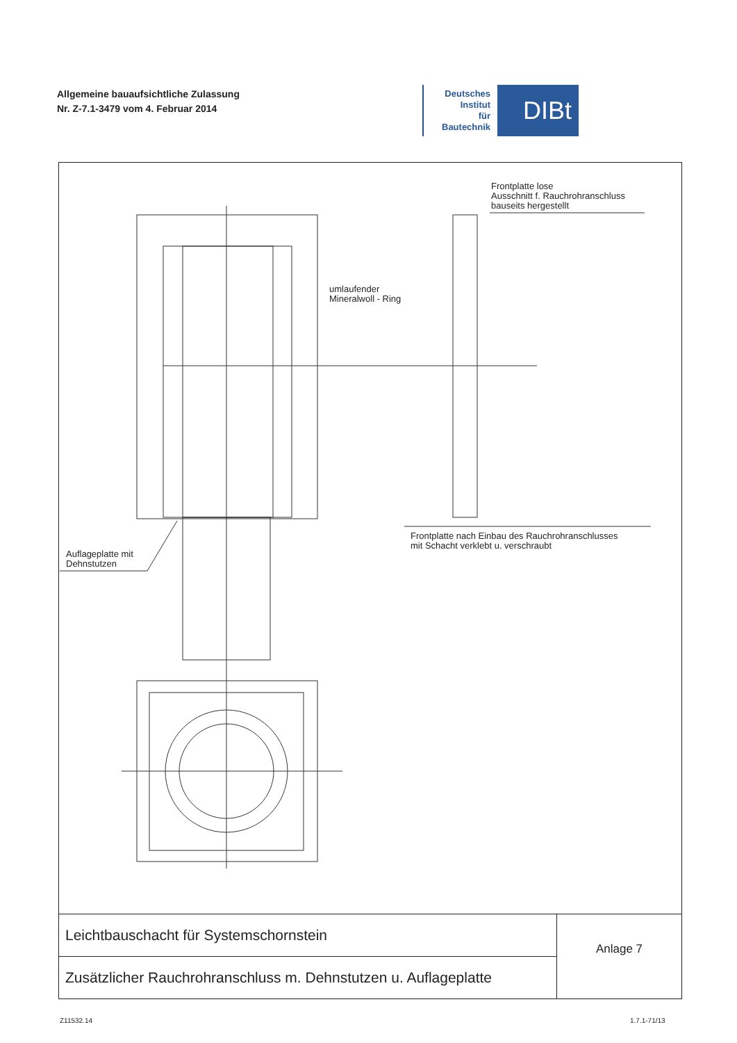Allgemeine bauaufsichtliche Zulassung
Nr. Z-7.1-3479 vom 4. Februar 2014
Deutsches
Institut
für
Bautechnik
DIBt
Frontplatte lose
Ausschnitt f. Rauchrohranschluss
bauseits hergestellt
umlaufender
Mineralwoll - Ring
Auflageplatte mit
Dehnstutzen
Frontplatte nach Einbau des Rauchrohranschlusses
mit Schacht verklebt u. verschraubt
Leichtbauschacht für Systemschornstein
Zusätzlicher Rauchrohranschluss m. Dehnstutzen u. Auflageplatte
Anlage 7
Z11532.14 1.7.1-71/13